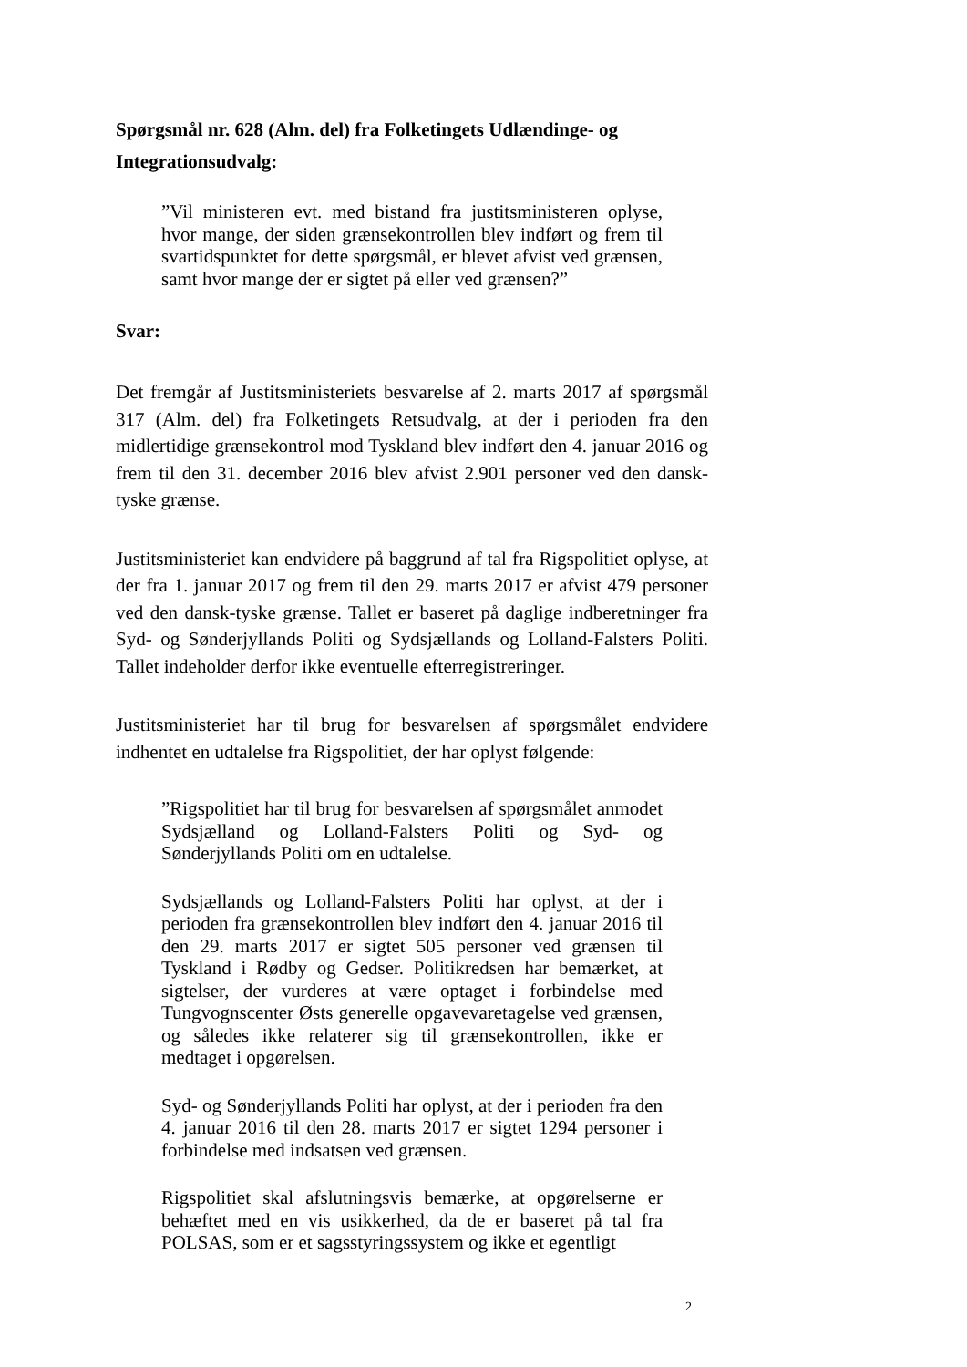Spørgsmål nr. 628 (Alm. del) fra Folketingets Udlændinge- og Integrationsudvalg:
”Vil ministeren evt. med bistand fra justitsministeren oplyse, hvor mange, der siden grænsekontrollen blev indført og frem til svartidspunktet for dette spørgsmål, er blevet afvist ved grænsen, samt hvor mange der er sigtet på eller ved grænsen?”
Svar:
Det fremgår af Justitsministeriets besvarelse af 2. marts 2017 af spørgsmål 317 (Alm. del) fra Folketingets Retsudvalg, at der i perioden fra den midlertidige grænsekontrol mod Tyskland blev indført den 4. januar 2016 og frem til den 31. december 2016 blev afvist 2.901 personer ved den dansk-tyske grænse.
Justitsministeriet kan endvidere på baggrund af tal fra Rigspolitiet oplyse, at der fra 1. januar 2017 og frem til den 29. marts 2017 er afvist 479 personer ved den dansk-tyske grænse. Tallet er baseret på daglige indberetninger fra Syd- og Sønderjyllands Politi og Sydsjællands og Lolland-Falsters Politi. Tallet indeholder derfor ikke eventuelle efterregistreringer.
Justitsministeriet har til brug for besvarelsen af spørgsmålet endvidere indhentet en udtalelse fra Rigspolitiet, der har oplyst følgende:
”Rigspolitiet har til brug for besvarelsen af spørgsmålet anmodet Sydsjælland og Lolland-Falsters Politi og Syd- og Sønderjyllands Politi om en udtalelse.
Sydsjællands og Lolland-Falsters Politi har oplyst, at der i perioden fra grænsekontrollen blev indført den 4. januar 2016 til den 29. marts 2017 er sigtet 505 personer ved grænsen til Tyskland i Rødby og Gedser. Politikredsen har bemærket, at sigtelser, der vurderes at være optaget i forbindelse med Tungvognscenter Østs generelle opgavevaretagelse ved grænsen, og således ikke relaterer sig til grænsekontrollen, ikke er medtaget i opgørelsen.
Syd- og Sønderjyllands Politi har oplyst, at der i perioden fra den 4. januar 2016 til den 28. marts 2017 er sigtet 1294 personer i forbindelse med indsatsen ved grænsen.
Rigspolitiet skal afslutningsvis bemærke, at opgørelserne er behæftet med en vis usikkerhed, da de er baseret på tal fra POLSAS, som er et sagsstyringssystem og ikke et egentligt
2